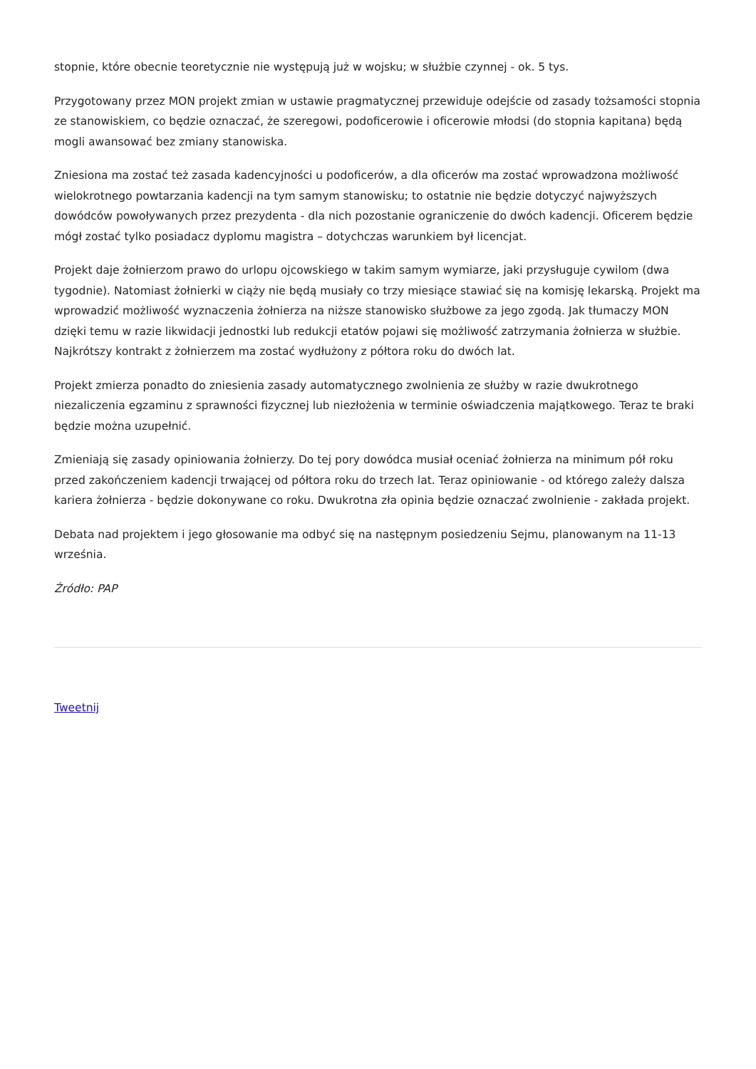stopnie, które obecnie teoretycznie nie występują już w wojsku; w służbie czynnej - ok. 5 tys.
Przygotowany przez MON projekt zmian w ustawie pragmatycznej przewiduje odejście od zasady tożsamości stopnia ze stanowiskiem, co będzie oznaczać, że szeregowi, podoficerowie i oficerowie młodsi (do stopnia kapitana) będą mogli awansować bez zmiany stanowiska.
Zniesiona ma zostać też zasada kadencyjności u podoficerów, a dla oficerów ma zostać wprowadzona możliwość wielokrotnego powtarzania kadencji na tym samym stanowisku; to ostatnie nie będzie dotyczyć najwyższych dowódców powoływanych przez prezydenta - dla nich pozostanie ograniczenie do dwóch kadencji. Oficerem będzie mógł zostać tylko posiadacz dyplomu magistra – dotychczas warunkiem był licencjat.
Projekt daje żołnierzom prawo do urlopu ojcowskiego w takim samym wymiarze, jaki przysługuje cywilom (dwa tygodnie). Natomiast żołnierki w ciąży nie będą musiały co trzy miesiące stawiać się na komisję lekarską. Projekt ma wprowadzić możliwość wyznaczenia żołnierza na niższe stanowisko służbowe za jego zgodą. Jak tłumaczy MON dzięki temu w razie likwidacji jednostki lub redukcji etatów pojawi się możliwość zatrzymania żołnierza w służbie. Najkrótszy kontrakt z żołnierzem ma zostać wydłużony z półtora roku do dwóch lat.
Projekt zmierza ponadto do zniesienia zasady automatycznego zwolnienia ze służby w razie dwukrotnego niezaliczenia egzaminu z sprawności fizycznej lub niezłożenia w terminie oświadczenia majątkowego. Teraz te braki będzie można uzupełnić.
Zmieniają się zasady opiniowania żołnierzy. Do tej pory dowódca musiał oceniać żołnierza na minimum pół roku przed zakończeniem kadencji trwającej od półtora roku do trzech lat. Teraz opiniowanie - od którego zależy dalsza kariera żołnierza - będzie dokonywane co roku. Dwukrotna zła opinia będzie oznaczać zwolnienie - zakłada projekt.
Debata nad projektem i jego głosowanie ma odbyć się na następnym posiedzeniu Sejmu, planowanym na 11-13 września.
Źródło: PAP
Tweetnij